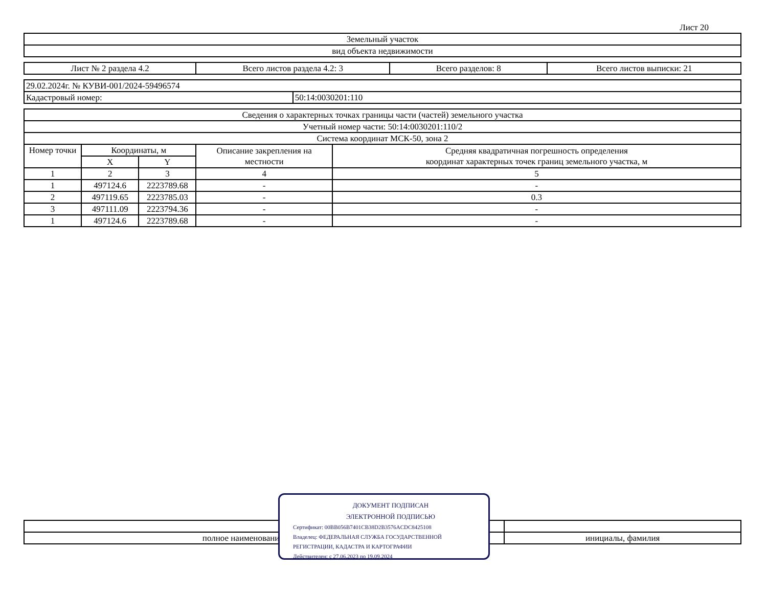Лист 20
| Земельный участок |
| вид объекта недвижимости |
| Лист № 2 раздела 4.2 | Всего листов раздела 4.2: 3 | Всего разделов: 8 | Всего листов выписки: 21 |
| 29.02.2024г. № КУВИ-001/2024-59496574 | |
| Кадастровый номер: | 50:14:0030201:110 |
| Сведения о характерных точках границы части (частей) земельного участка | | | | |
| Учетный номер части: 50:14:0030201:110/2 | | | | |
| Система координат МСК-50, зона 2 | | | | |
| Номер точки | Координаты, м | | Описание закрепления на местности | Средняя квадратичная погрешность определения координат характерных точек границ земельного участка, м |
| | X | Y | | |
| 1 | 2 | 3 | 4 | 5 |
| 1 | 497124.6 | 2223789.68 | - | - |
| 2 | 497119.65 | 2223785.03 | - | 0.3 |
| 3 | 497111.09 | 2223794.36 | - | - |
| 1 | 497124.6 | 2223789.68 | - | - |
| полное наименование должности | инициалы, фамилия |
ДОКУМЕНТ ПОДПИСАН
ЭЛЕКТРОННОЙ ПОДПИСЬЮ
Сертификат: 00BB056B7401CB38D2B3576ACDC8425108
Владелец: ФЕДЕРАЛЬНАЯ СЛУЖБА ГОСУДАРСТВЕННОЙ
РЕГИСТРАЦИИ, КАДАСТРА И КАРТОГРАФИИ
Действителен: с 27.06.2023 по 19.09.2024